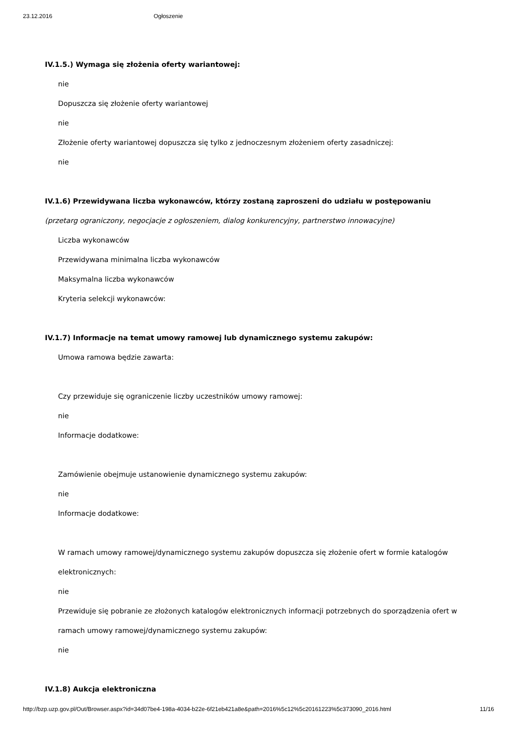23.12.2016 Ogłoszenie
IV.1.5.) Wymaga się złożenia oferty wariantowej:
nie
Dopuszcza się złożenie oferty wariantowej
nie
Złożenie oferty wariantowej dopuszcza się tylko z jednoczesnym złożeniem oferty zasadniczej:
nie
IV.1.6) Przewidywana liczba wykonawców, którzy zostaną zaproszeni do udziału w postępowaniu
(przetarg ograniczony, negocjacje z ogłoszeniem, dialog konkurencyjny, partnerstwo innowacyjne)
Liczba wykonawców
Przewidywana minimalna liczba wykonawców
Maksymalna liczba wykonawców
Kryteria selekcji wykonawców:
IV.1.7) Informacje na temat umowy ramowej lub dynamicznego systemu zakupów:
Umowa ramowa będzie zawarta:
Czy przewiduje się ograniczenie liczby uczestników umowy ramowej:
nie
Informacje dodatkowe:
Zamówienie obejmuje ustanowienie dynamicznego systemu zakupów:
nie
Informacje dodatkowe:
W ramach umowy ramowej/dynamicznego systemu zakupów dopuszcza się złożenie ofert w formie katalogów elektronicznych:
nie
Przewiduje się pobranie ze złożonych katalogów elektronicznych informacji potrzebnych do sporządzenia ofert w ramach umowy ramowej/dynamicznego systemu zakupów:
nie
IV.1.8) Aukcja elektroniczna
http://bzp.uzp.gov.pl/Out/Browser.aspx?id=34d07be4-198a-4034-b22e-6f21eb421a8e&path=2016%5c12%5c20161223%5c373090_2016.html 11/16